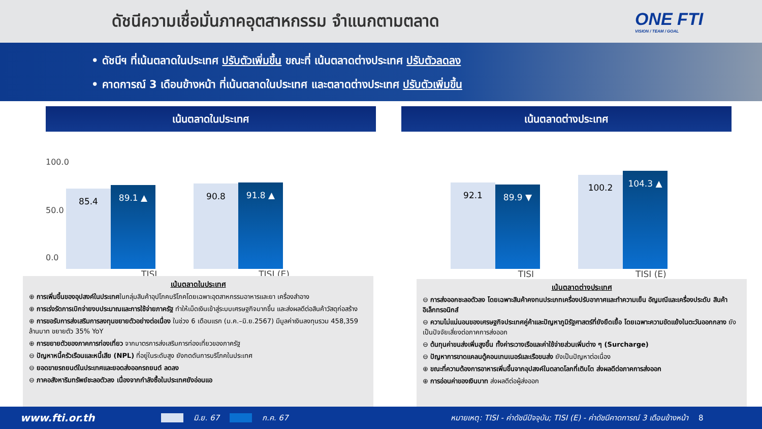ดัชนีความเชื่อมั่นภาคอุตสาหกรรม จำแนกตามตลาด
ONE FTI
VISION / TEAM / GOAL
• ดัชนีฯ ที่เน้นตลาดในประเทศ ปรับตัวเพิ่มขึ้น ขณะที่ เน้นตลาดต่างประเทศ ปรับตัวลดลง
• คาดการณ์ 3 เดือนข้างหน้า ที่เน้นตลาดในประเทศ และตลาดต่างประเทศ ปรับตัวเพิ่มขึ้น
เน้นตลาดในประเทศ เน้นตลาดต่างประเทศ
100.0
50.0
0.0
85.4
89.1 ▲
90.8
91.8 ▲
92.1
89.9 ▼
100.2
104.3 ▲
TISI TISI (E) TISI TISI (E)
เน้นตลาดในประเทศ
⊕ การเพิ่มขึ้นของอุปสงค์ในประเทศในกลุ่มสินค้าอุปโภคบริโภคโดยเฉพาะอุตสาหกรรมอาหารและยา เครื่องสำอาง
⊕ การเร่งรัดการเบิกจ่ายงบประมาณและการใช้จ่ายภาครัฐ ทำให้เม็ดเงินเข้าสู่ระบบเศรษฐกิจมากขึ้น และส่งผลดีต่อสินค้าวัสดุก่อสร้าง
⊕ การขอรับการส่งเสริมการลงทุนขยายตัวอย่างต่อเนื่อง ในช่วง 6 เดือนแรก (ม.ค.–มิ.ย.2567) มีมูลค่าเงินลงทุนรวม 458,359 ล้านบาท ขยายตัว 35% YoY
⊕ การขยายตัวของภาคการท่องเที่ยว จากมาตรการส่งเสริมการท่องเที่ยวของภาครัฐ
⊖ ปัญหาหนี้ครัวเรือนและหนี้เสีย (NPL) ที่อยู่ในระดับสูง ยังกดดันการบริโภคในประเทศ
⊖ ยอดขายรถยนต์ในประเทศและยอดส่งออกรถยนต์ ลดลง
⊖ ภาคอสังหาริมทรัพย์ชะลอตัวลง เนื่องจากกำลังซื้อในประเทศยังอ่อนแอ
เน้นตลาดต่างประเทศ
⊖ การส่งออกชะลอตัวลง โดยเฉพาะสินค้าคงทนประเภทเครื่องปรับอากาศและทำความเย็น อัญมณีและเครื่องประดับ สินค้าอิเล็กทรอนิกส์
⊖ ความไม่แน่นอนของเศรษฐกิจประเทศคู่ค้าและปัญหาภูมิรัฐศาสตร์ที่ยังยืดเยื้อ โดยเฉพาะความขัดแย้งในตะวันออกกลาง ยังเป็นปัจจัยเสี่ยงต่อภาคการส่งออก
⊖ ต้นทุนค่าขนส่งเพิ่มสูงขึ้น ทั้งค่าระวางเรือและค่าใช้จ่ายส่วนเพิ่มต่าง ๆ (Surcharge)
⊖ ปัญหาการขาดแคลนตู้คอนเทนเนอร์และเรือขนส่ง ยังเป็นปัญหาต่อเนื่อง
⊕ ขณะที่ความต้องการอาหารเพิ่มขึ้นจากอุปสงค์ในตลาดโลกที่เติบโต ส่งผลดีต่อภาคการส่งออก
⊕ การอ่อนค่าของเงินบาท ส่งผลดีต่อผู้ส่งออก
www.fti.or.th มิ.ย. 67 ก.ค. 67 หมายเหตุ: TISI - ค่าดัชนีปัจจุบัน; TISI (E) - ค่าดัชนีคาดการณ์ 3 เดือนข้างหน้า 8